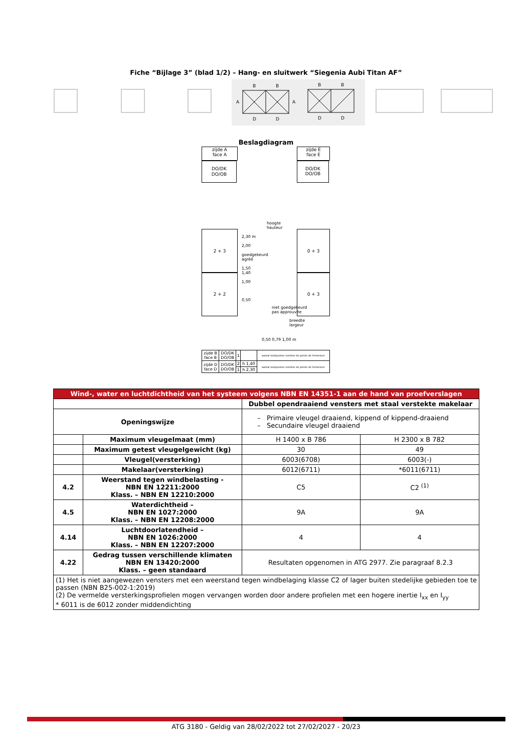Fiche “Bijlage 3” (blad 1/2) – Hang- en sluitwerk “Siegenia Aubi Titan AF”
B
B
D
D
A
A
B
B
D
D
Beslagdiagram
zijde A
face A
DO/DK
DO/OB
2 + 3
2 + 2
zijde E
face E
DO/DK
DO/OB
0 + 3
0 + 3
2,30 m
2,00
goedgekeurd
agréé
1,50
1,40
1,00
0,50
hoogte
hauteur
niet goedgekeurd
pas approuvée
breedte
largeur
0,50 0,79 1,00 m
| zijde B face B | DO/DK DO/OB | 1 | | aantal sluitpunten nombre de points de fermeture |
| zijde D face D | DO/DK DO/OB | 2 | h 1,40 | aantal sluitpunten nombre de points de fermeture |
| | | 1 | h 2,30 | |
| Wind-, water en luchtdichtheid van het systeem volgens NBN EN 14351-1 aan de hand van proefverslagen | | | |
| | | Dubbel opendraaiend vensters met staal verstekte makelaar | |
| Openingswijze | | – Primaire vleugel draaiend, kippend of kippend-draaiend – Secundaire vleugel draaiend | |
| | Maximum vleugelmaat (mm) | H 1400 x B 786 | H 2300 x B 782 |
| | Maximum getest vleugelgewicht (kg) | 30 | 49 |
| | Vleugel(versterking) | 6003(6708) | 6003(-) |
| | Makelaar(versterking) | 6012(6711) | *6011(6711) |
| 4.2 | Weerstand tegen windbelasting - NBN EN 12211:2000 Klass. – NBN EN 12210:2000 | C5 | C2 <sup>(1)</sup> |
| 4.5 | Waterdichtheid – NBN EN 1027:2000 Klass. – NBN EN 12208:2000 | 9A | 9A |
| 4.14 | Luchtdoorlatendheid – NBN EN 1026:2000 Klass. – NBN EN 12207:2000 | 4 | 4 |
| 4.22 | Gedrag tussen verschillende klimaten NBN EN 13420:2000 Klass. – geen standaard | Resultaten opgenomen in ATG 2977. Zie paragraaf 8.2.3 | |
| (1) Het is niet aangewezen vensters met een weerstand tegen windbelaging klasse C2 of lager buiten stedelijke gebieden toe te passen (NBN B25-002-1:2019) (2) De vermelde versterkingsprofielen mogen vervangen worden door andere profielen met een hogere inertie I<sub>xx</sub> en I<sub>yy</sub> * 6011 is de 6012 zonder middendichting | | | |
ATG 3180 - Geldig van 28/02/2022 tot 27/02/2027 - 20/23